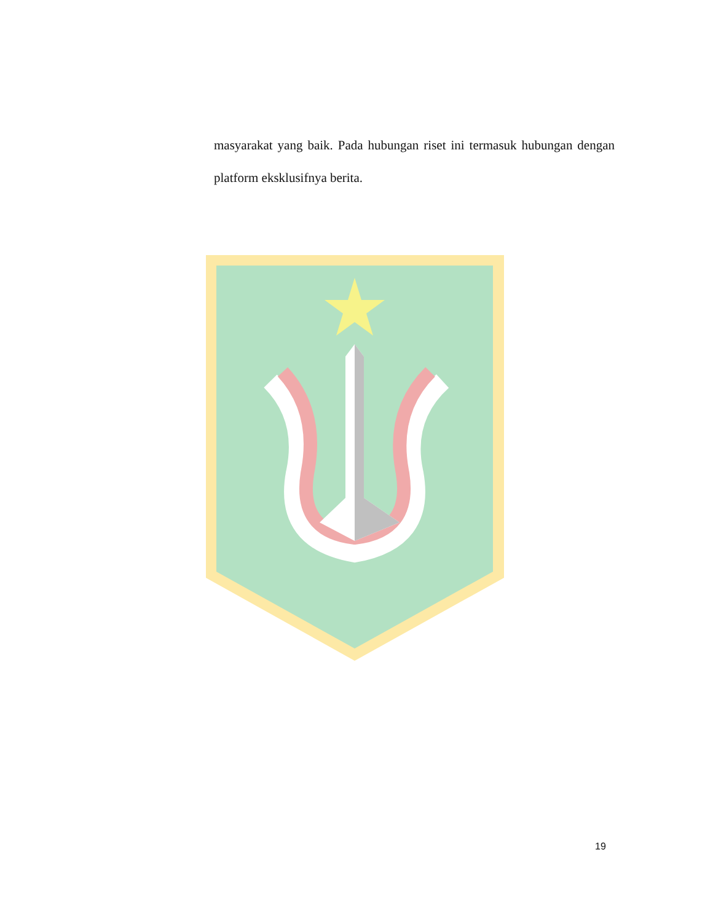masyarakat yang baik. Pada hubungan riset ini termasuk hubungan dengan platform eksklusifnya berita.
19